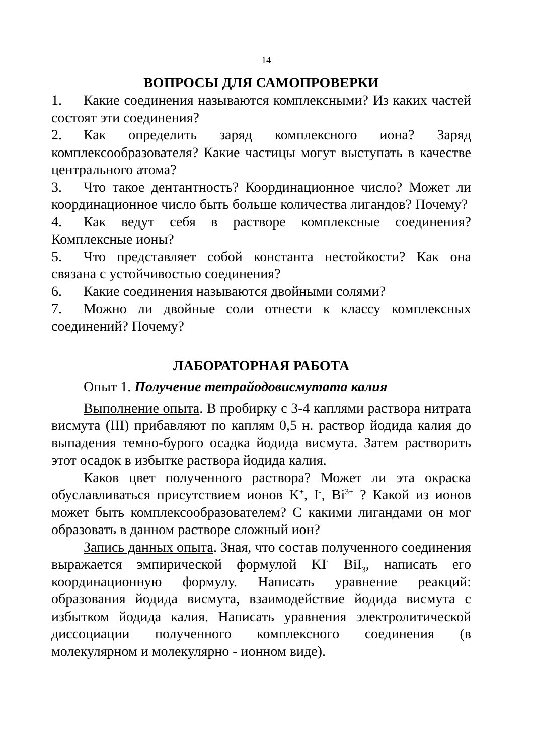14
ВОПРОСЫ ДЛЯ САМОПРОВЕРКИ
1. Какие соединения называются комплексными? Из каких частей состоят эти соединения?
2. Как определить заряд комплексного иона? Заряд комплексообразователя? Какие частицы могут выступать в качестве центрального атома?
3. Что такое дентантность? Координационное число? Может ли координационное число быть больше количества лигандов? Почему?
4. Как ведут себя в растворе комплексные соединения? Комплексные ионы?
5. Что представляет собой константа нестойкости? Как она связана с устойчивостью соединения?
6. Какие соединения называются двойными солями?
7. Можно ли двойные соли отнести к классу комплексных соединений? Почему?
ЛАБОРАТОРНАЯ РАБОТА
Опыт 1. Получение тетрайодовисмутата калия
Выполнение опыта. В пробирку с 3-4 каплями раствора нитрата висмута (III) прибавляют по каплям 0,5 н. раствор йодида калия до выпадения темно-бурого осадка йодида висмута. Затем растворить этот осадок в избытке раствора йодида калия.
Каков цвет полученного раствора? Может ли эта окраска обуславливаться присутствием ионов K<sup>+</sup>, I<sup>-</sup>, Bi<sup>3+</sup> ? Какой из ионов может быть комплексообразователем? С какими лигандами он мог образовать в данном растворе сложный ион?
Запись данных опыта. Зная, что состав полученного соединения выражается эмпирической формулой KI<sup>·</sup> BiI<sub>3</sub>, написать его координационную формулу. Написать уравнение реакций: образования йодида висмута, взаимодействие йодида висмута с избытком йодида калия. Написать уравнения электролитической диссоциации полученного комплексного соединения (в молекулярном и молекулярно - ионном виде).